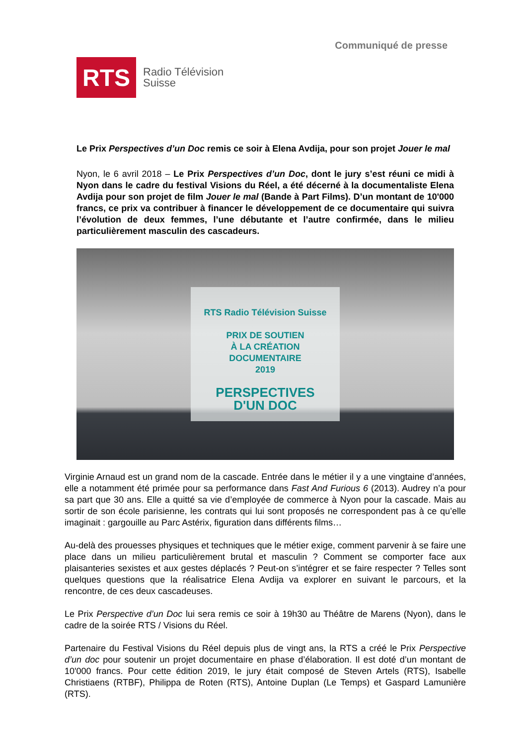RTS
Radio Télévision
Suisse
Communiqué de presse
Le Prix Perspectives d’un Doc remis ce soir à Elena Avdija, pour son projet Jouer le mal
Nyon, le 6 avril 2018 – Le Prix Perspectives d’un Doc, dont le jury s’est réuni ce midi à Nyon dans le cadre du festival Visions du Réel, a été décerné à la documentaliste Elena Avdija pour son projet de film Jouer le mal (Bande à Part Films). D’un montant de 10'000 francs, ce prix va contribuer à financer le développement de ce documentaire qui suivra l’évolution de deux femmes, l’une débutante et l’autre confirmée, dans le milieu particulièrement masculin des cascadeurs.
RTS Radio Télévision Suisse
PRIX DE SOUTIEN
À LA CRÉATION
DOCUMENTAIRE
2019
PERSPECTIVES
D'UN DOC
Virginie Arnaud est un grand nom de la cascade. Entrée dans le métier il y a une vingtaine d’années, elle a notamment été primée pour sa performance dans Fast And Furious 6 (2013). Audrey n’a pour sa part que 30 ans. Elle a quitté sa vie d’employée de commerce à Nyon pour la cascade. Mais au sortir de son école parisienne, les contrats qui lui sont proposés ne correspondent pas à ce qu’elle imaginait : gargouille au Parc Astérix, figuration dans différents films…
Au-delà des prouesses physiques et techniques que le métier exige, comment parvenir à se faire une place dans un milieu particulièrement brutal et masculin ? Comment se comporter face aux plaisanteries sexistes et aux gestes déplacés ? Peut-on s’intégrer et se faire respecter ? Telles sont quelques questions que la réalisatrice Elena Avdija va explorer en suivant le parcours, et la rencontre, de ces deux cascadeuses.
Le Prix Perspective d’un Doc lui sera remis ce soir à 19h30 au Théâtre de Marens (Nyon), dans le cadre de la soirée RTS / Visions du Réel.
Partenaire du Festival Visions du Réel depuis plus de vingt ans, la RTS a créé le Prix Perspective d’un doc pour soutenir un projet documentaire en phase d’élaboration. Il est doté d’un montant de 10'000 francs. Pour cette édition 2019, le jury était composé de Steven Artels (RTS), Isabelle Christiaens (RTBF), Philippa de Roten (RTS), Antoine Duplan (Le Temps) et Gaspard Lamunière (RTS).